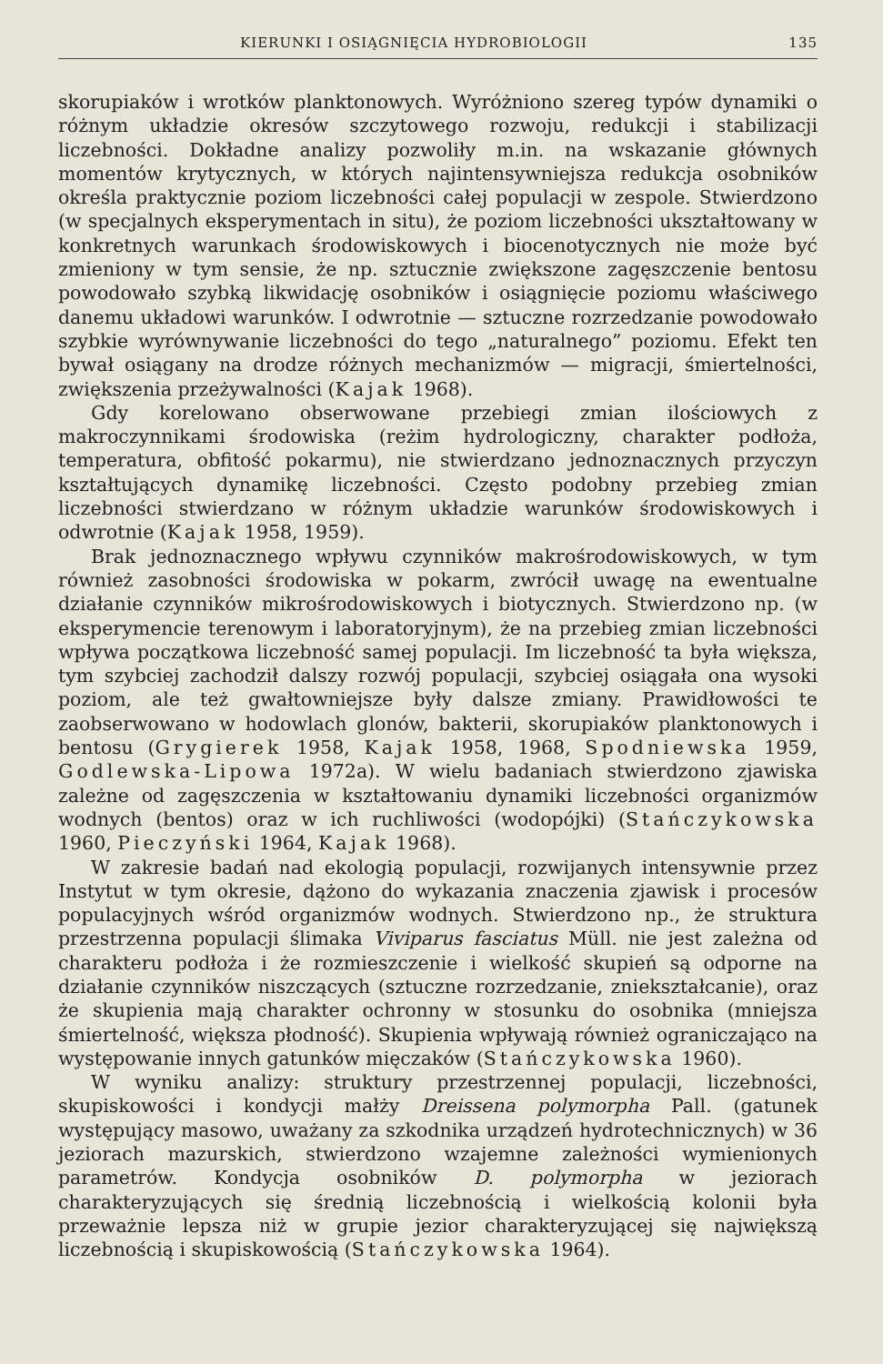KIERUNKI I OSIĄGNIĘCIA HYDROBIOLOGII 135
skorupiaków i wrotków planktonowych. Wyróżniono szereg typów dynamiki o różnym układzie okresów szczytowego rozwoju, redukcji i stabilizacji liczebności. Dokładne analizy pozwoliły m.in. na wskazanie głównych momentów krytycznych, w których najintensywniejsza redukcja osobników określa praktycznie poziom liczebności całej populacji w zespole. Stwierdzono (w specjalnych eksperymentach in situ), że poziom liczebności ukształtowany w konkretnych warunkach środowiskowych i biocenotycznych nie może być zmieniony w tym sensie, że np. sztucznie zwiększone zagęszczenie bentosu powodowało szybką likwidację osobników i osiągnięcie poziomu właściwego danemu układowi warunków. I odwrotnie — sztuczne rozrzedzanie powodowało szybkie wyrównywanie liczebności do tego „naturalnego” poziomu. Efekt ten bywał osiągany na drodze różnych mechanizmów — migracji, śmiertelności, zwiększenia przeżywalności (Kajak 1968).
Gdy korelowano obserwowane przebiegi zmian ilościowych z makroczynnikami środowiska (reżim hydrologiczny, charakter podłoża, temperatura, obfitość pokarmu), nie stwierdzano jednoznacznych przyczyn kształtujących dynamikę liczebności. Często podobny przebieg zmian liczebności stwierdzano w różnym układzie warunków środowiskowych i odwrotnie (Kajak 1958, 1959).
Brak jednoznacznego wpływu czynników makrośrodowiskowych, w tym również zasobności środowiska w pokarm, zwrócił uwagę na ewentualne działanie czynników mikrośrodowiskowych i biotycznych. Stwierdzono np. (w eksperymencie terenowym i laboratoryjnym), że na przebieg zmian liczebności wpływa początkowa liczebność samej populacji. Im liczebność ta była większa, tym szybciej zachodził dalszy rozwój populacji, szybciej osiągała ona wysoki poziom, ale też gwałtowniejsze były dalsze zmiany. Prawidłowości te zaobserwowano w hodowlach glonów, bakterii, skorupiaków planktonowych i bentosu (Grygierek 1958, Kajak 1958, 1968, Spodniewska 1959, Godlewska-Lipowa 1972a). W wielu badaniach stwierdzono zjawiska zależne od zagęszczenia w kształtowaniu dynamiki liczebności organizmów wodnych (bentos) oraz w ich ruchliwości (wodopójki) (Stańczykowska 1960, Pieczyński 1964, Kajak 1968).
W zakresie badań nad ekologią populacji, rozwijanych intensywnie przez Instytut w tym okresie, dążono do wykazania znaczenia zjawisk i procesów populacyjnych wśród organizmów wodnych. Stwierdzono np., że struktura przestrzenna populacji ślimaka Viviparus fasciatus Müll. nie jest zależna od charakteru podłoża i że rozmieszczenie i wielkość skupień są odporne na działanie czynników niszczących (sztuczne rozrzedzanie, zniekształcanie), oraz że skupienia mają charakter ochronny w stosunku do osobnika (mniejsza śmiertelność, większa płodność). Skupienia wpływają również ograniczająco na występowanie innych gatunków mięczaków (Stańczykowska 1960).
W wyniku analizy: struktury przestrzennej populacji, liczebności, skupiskowości i kondycji małży Dreissena polymorpha Pall. (gatunek występujący masowo, uważany za szkodnika urządzeń hydrotechnicznych) w 36 jeziorach mazurskich, stwierdzono wzajemne zależności wymienionych parametrów. Kondycja osobników D. polymorpha w jeziorach charakteryzujących się średnią liczebnością i wielkością kolonii była przeważnie lepsza niż w grupie jezior charakteryzującej się największą liczebnością i skupiskowością (Stańczykowska 1964).